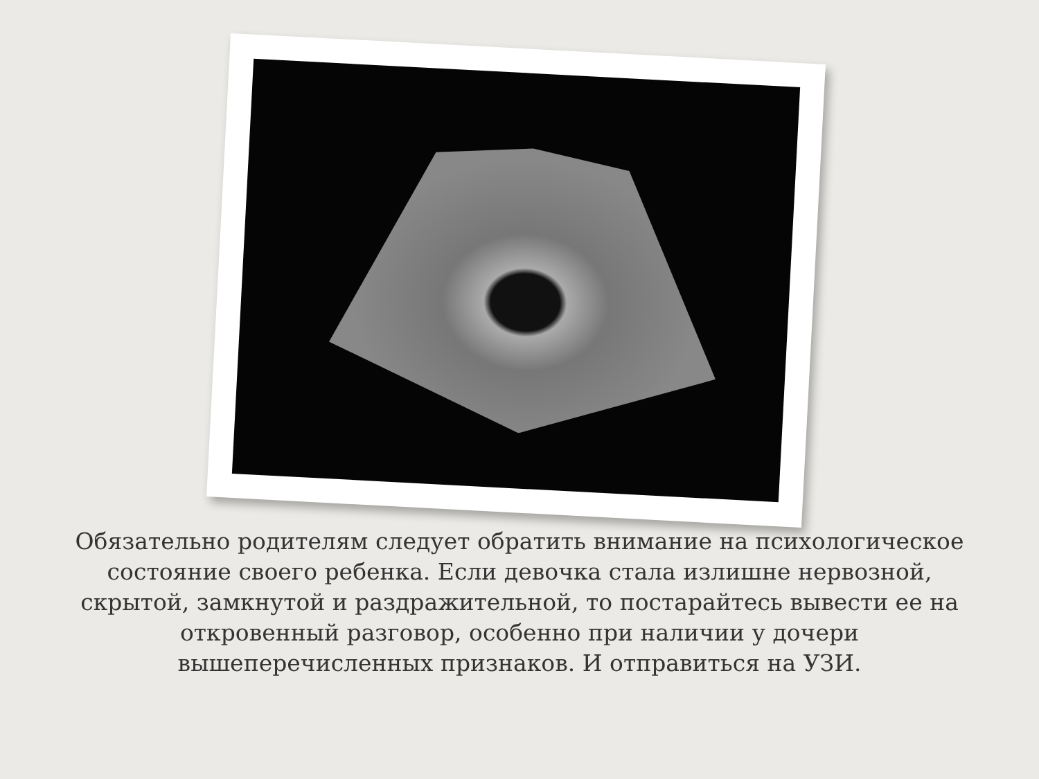Обязательно родителям следует обратить внимание на психологическое состояние своего ребенка. Если девочка стала излишне нервозной, скрытой, замкнутой и раздражительной, то постарайтесь вывести ее на откровенный разговор, особенно при наличии у дочери вышеперечисленных признаков. И отправиться на УЗИ.